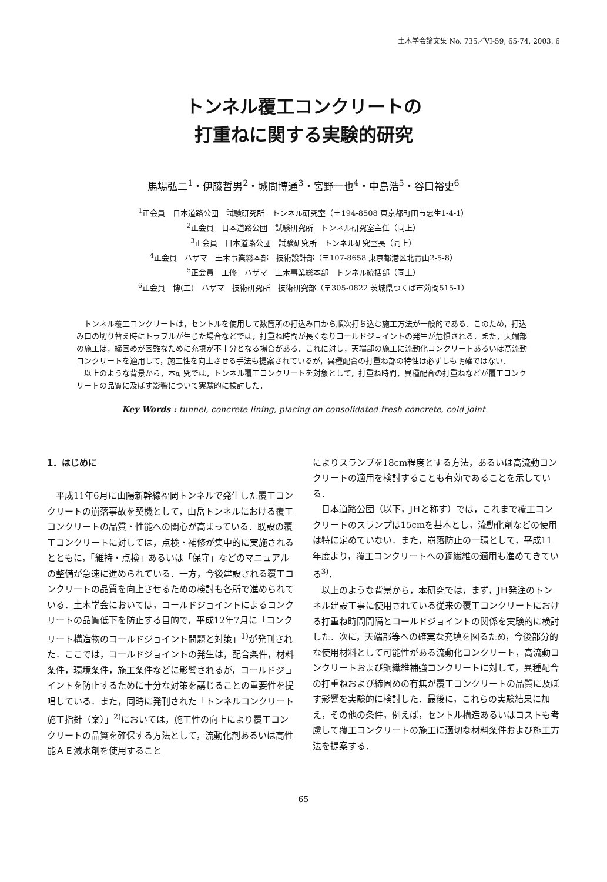土木学会論文集 No. 735／VI-59, 65-74, 2003. 6
トンネル覆工コンクリートの
打重ねに関する実験的研究
馬場弘二<sup>1</sup>・伊藤哲男<sup>2</sup>・城間博通<sup>3</sup>・宮野一也<sup>4</sup>・中島浩<sup>5</sup>・谷口裕史<sup>6</sup>
<sup>1</sup> 正会員　日本道路公団　試験研究所　トンネル研究室（〒194-8508 東京都町田市忠生1-4-1）
<sup>2</sup> 正会員　日本道路公団　試験研究所　トンネル研究室主任（同上）
<sup>3</sup> 正会員　日本道路公団　試験研究所　トンネル研究室長（同上）
<sup>4</sup> 正会員　ハザマ　土木事業総本部　技術設計部（〒107-8658 東京都港区北青山2-5-8）
<sup>5</sup> 正会員　工修　ハザマ　土木事業総本部　トンネル統括部（同上）
<sup>6</sup> 正会員　博(工)　ハザマ　技術研究所　技術研究部（〒305-0822 茨城県つくば市苅間515-1）
トンネル覆工コンクリートは，セントルを使用して数箇所の打込み口から順次打ち込む施工方法が一般的である．このため，打込み口の切り替え時にトラブルが生じた場合などでは，打重ね時間が長くなりコールドジョイントの発生が危惧される．また，天端部の施工は，締固めが困難なために充填が不十分となる場合がある．これに対し，天端部の施工に流動化コンクリートあるいは高流動コンクリートを適用して，施工性を向上させる手法も提案されているが，異種配合の打重ね部の特性は必ずしも明確ではない．
以上のような背景から，本研究では，トンネル覆工コンクリートを対象として，打重ね時間，異種配合の打重ねなどが覆工コンクリートの品質に及ぼす影響について実験的に検討した．
Key Words : tunnel, concrete lining, placing on consolidated fresh concrete, cold joint
1．はじめに
平成11年6月に山陽新幹線福岡トンネルで発生した覆工コンクリートの崩落事故を契機として，山岳トンネルにおける覆工コンクリートの品質・性能への関心が高まっている．既設の覆工コンクリートに対しては，点検・補修が集中的に実施されるとともに，「維持・点検」あるいは「保守」などのマニュアルの整備が急速に進められている．一方，今後建設される覆工コンクリートの品質を向上させるための検討も各所で進められている．土木学会においては，コールドジョイントによるコンクリートの品質低下を防止する目的で，平成12年7月に「コンクリート構造物のコールドジョイント問題と対策」<sup>1)</sup>が発刊された．ここでは，コールドジョイントの発生は，配合条件，材料条件，環境条件，施工条件などに影響されるが，コールドジョイントを防止するために十分な対策を講じることの重要性を提唱している．また，同時に発刊された「トンネルコンクリート施工指針（案）」<sup>2)</sup>においては，施工性の向上により覆工コンクリートの品質を確保する方法として，流動化剤あるいは高性能ＡＥ減水剤を使用すること
によりスランプを18cm程度とする方法，あるいは高流動コンクリートの適用を検討することも有効であることを示している．
日本道路公団（以下，JHと称す）では，これまで覆工コンクリートのスランプは15cmを基本とし，流動化剤などの使用は特に定めていない．また，崩落防止の一環として，平成11年度より，覆工コンクリートへの鋼繊維の適用も進めてきている<sup>3)</sup>．
以上のような背景から，本研究では，まず，JH発注のトンネル建設工事に使用されている従来の覆工コンクリートにおける打重ね時間間隔とコールドジョイントの関係を実験的に検討した．次に，天端部等への確実な充填を図るため，今後部分的な使用材料として可能性がある流動化コンクリート，高流動コンクリートおよび鋼繊維補強コンクリートに対して，異種配合の打重ねおよび締固めの有無が覆工コンクリートの品質に及ぼす影響を実験的に検討した．最後に，これらの実験結果に加え，その他の条件，例えば，セントル構造あるいはコストも考慮して覆工コンクリートの施工に適切な材料条件および施工方法を提案する．
65